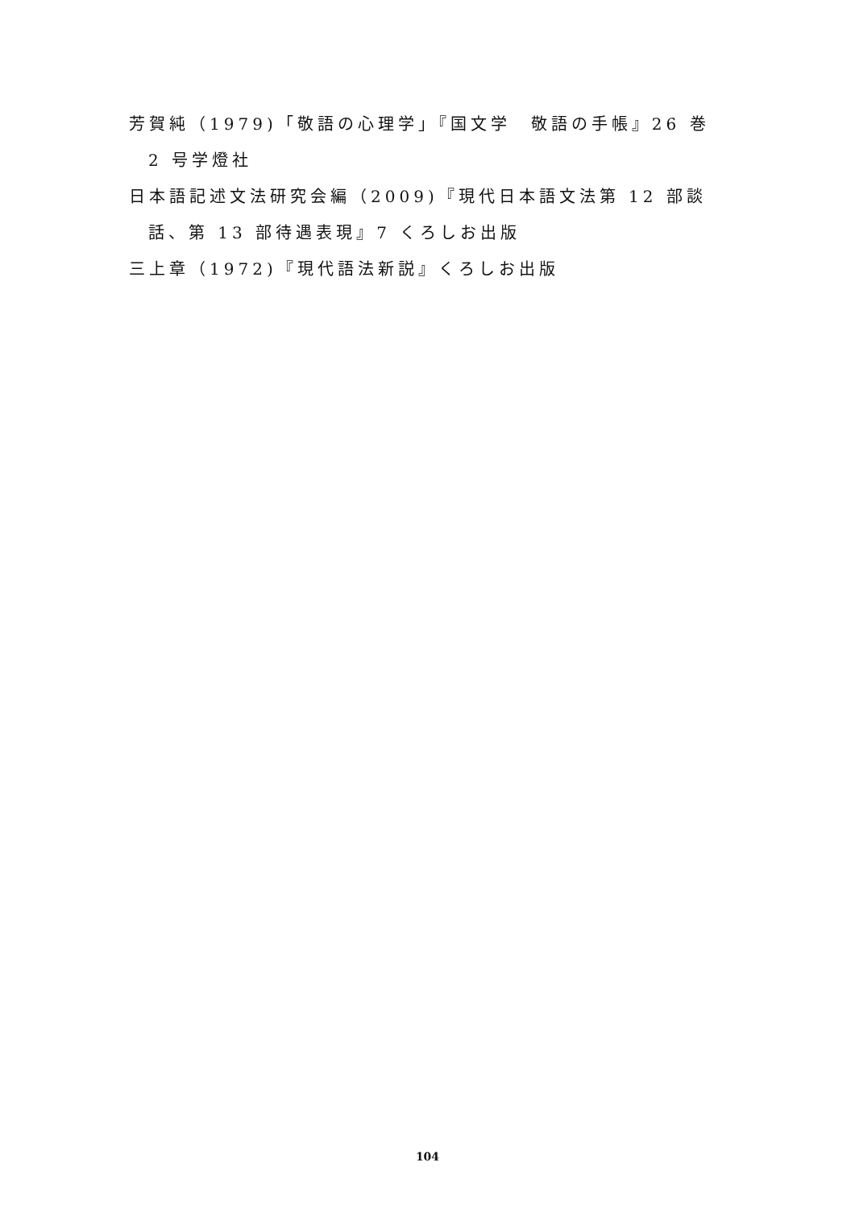芳賀純（1979)「敬語の心理学」『国文学　敬語の手帳』26 巻 2 号学燈社
日本語記述文法研究会編（2009)『現代日本語文法第 12 部談話、第 13 部待遇表現』7 くろしお出版
三上章（1972)『現代語法新説』くろしお出版
104